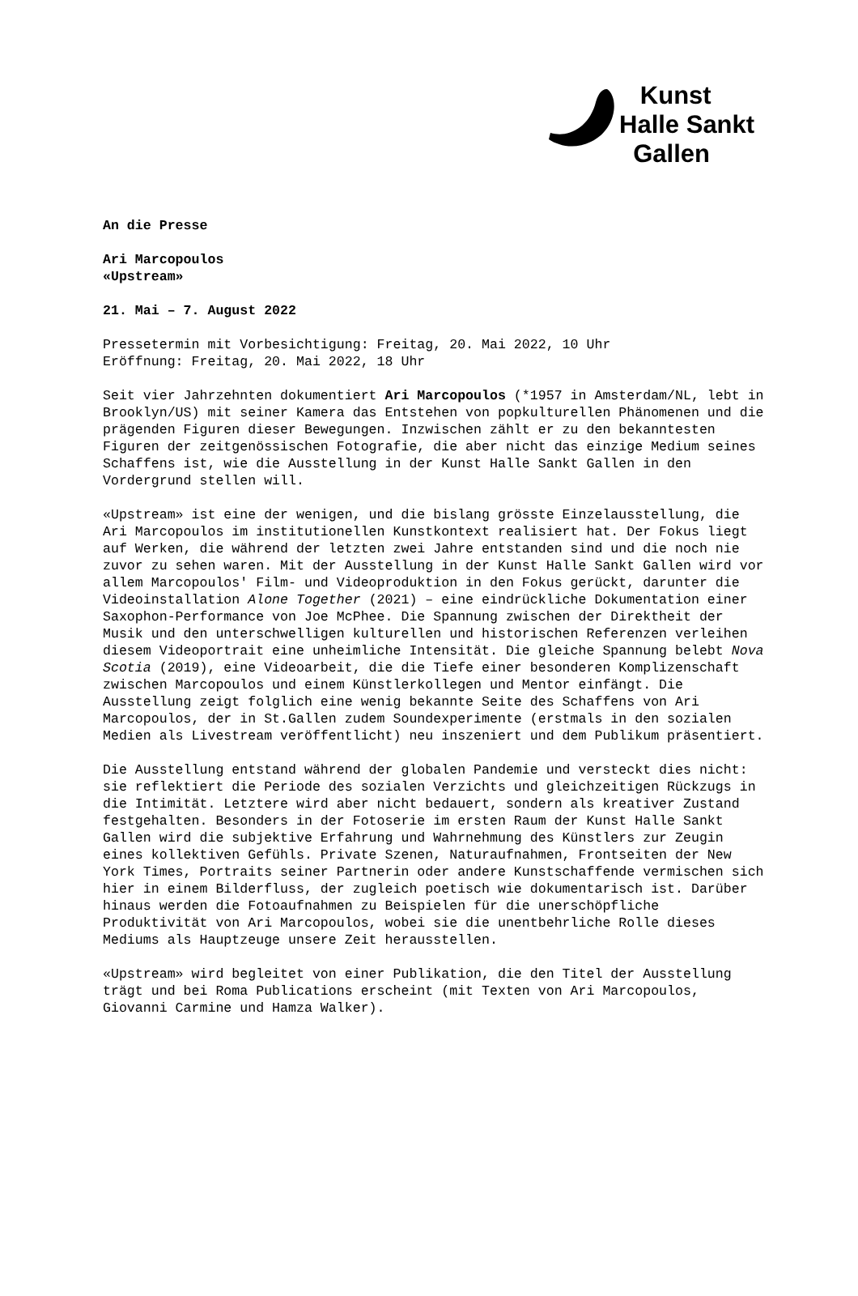Kunst
Halle Sankt
Gallen
An die Presse
Ari Marcopoulos
«Upstream»
21. Mai – 7. August 2022
Pressetermin mit Vorbesichtigung: Freitag, 20. Mai 2022, 10 Uhr
Eröffnung: Freitag, 20. Mai 2022, 18 Uhr
Seit vier Jahrzehnten dokumentiert Ari Marcopoulos (*1957 in Amsterdam/NL, lebt in Brooklyn/US) mit seiner Kamera das Entstehen von popkulturellen Phänomenen und die prägenden Figuren dieser Bewegungen. Inzwischen zählt er zu den bekanntesten Figuren der zeitgenössischen Fotografie, die aber nicht das einzige Medium seines Schaffens ist, wie die Ausstellung in der Kunst Halle Sankt Gallen in den Vordergrund stellen will.
«Upstream» ist eine der wenigen, und die bislang grösste Einzelausstellung, die Ari Marcopoulos im institutionellen Kunstkontext realisiert hat. Der Fokus liegt auf Werken, die während der letzten zwei Jahre entstanden sind und die noch nie zuvor zu sehen waren. Mit der Ausstellung in der Kunst Halle Sankt Gallen wird vor allem Marcopoulos' Film- und Videoproduktion in den Fokus gerückt, darunter die Videoinstallation Alone Together (2021) – eine eindrückliche Dokumentation einer Saxophon-Performance von Joe McPhee. Die Spannung zwischen der Direktheit der Musik und den unterschwelligen kulturellen und historischen Referenzen verleihen diesem Videoportrait eine unheimliche Intensität. Die gleiche Spannung belebt Nova Scotia (2019), eine Videoarbeit, die die Tiefe einer besonderen Komplizenschaft zwischen Marcopoulos und einem Künstlerkollegen und Mentor einfängt. Die Ausstellung zeigt folglich eine wenig bekannte Seite des Schaffens von Ari Marcopoulos, der in St.Gallen zudem Soundexperimente (erstmals in den sozialen Medien als Livestream veröffentlicht) neu inszeniert und dem Publikum präsentiert.
Die Ausstellung entstand während der globalen Pandemie und versteckt dies nicht: sie reflektiert die Periode des sozialen Verzichts und gleichzeitigen Rückzugs in die Intimität. Letztere wird aber nicht bedauert, sondern als kreativer Zustand festgehalten. Besonders in der Fotoserie im ersten Raum der Kunst Halle Sankt Gallen wird die subjektive Erfahrung und Wahrnehmung des Künstlers zur Zeugin eines kollektiven Gefühls. Private Szenen, Naturaufnahmen, Frontseiten der New York Times, Portraits seiner Partnerin oder andere Kunstschaffende vermischen sich hier in einem Bilderfluss, der zugleich poetisch wie dokumentarisch ist. Darüber hinaus werden die Fotoaufnahmen zu Beispielen für die unerschöpfliche Produktivität von Ari Marcopoulos, wobei sie die unentbehrliche Rolle dieses Mediums als Hauptzeuge unsere Zeit herausstellen.
«Upstream» wird begleitet von einer Publikation, die den Titel der Ausstellung trägt und bei Roma Publications erscheint (mit Texten von Ari Marcopoulos, Giovanni Carmine und Hamza Walker).